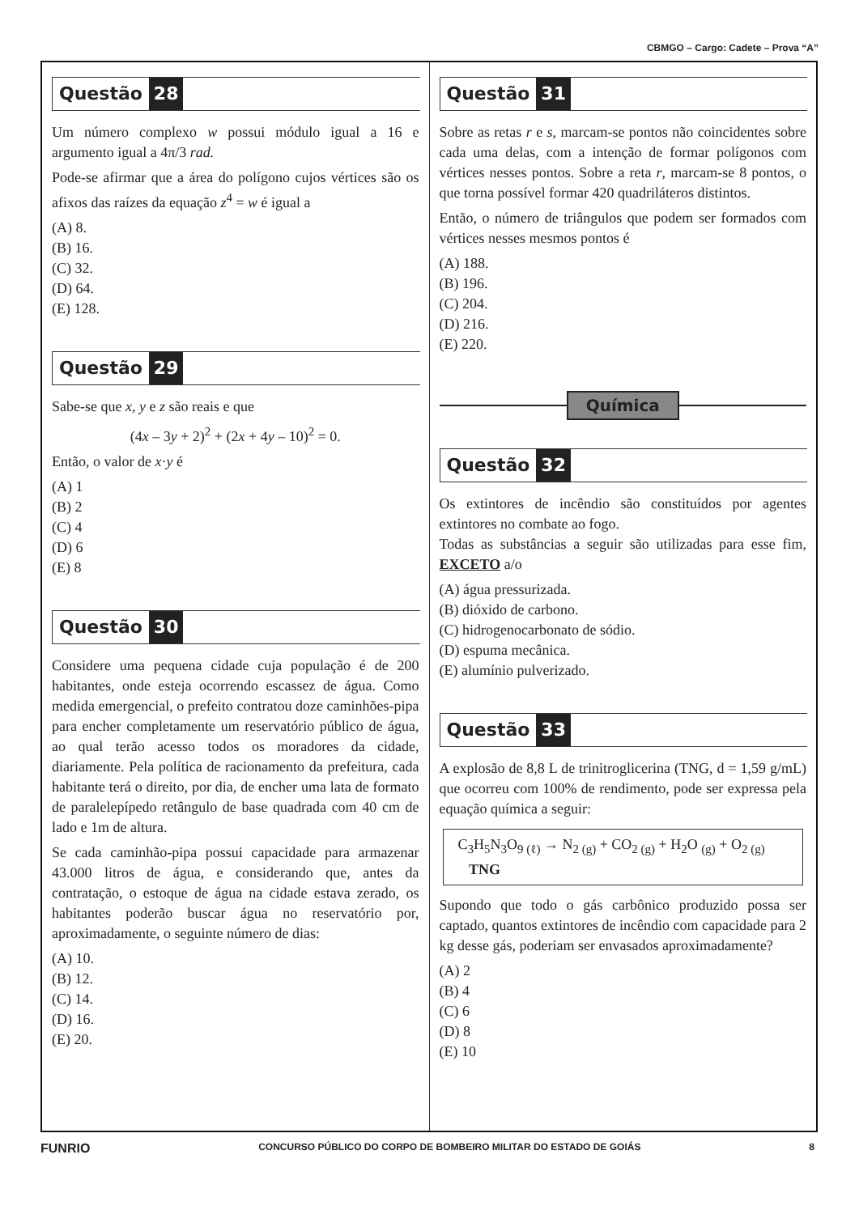CBMGO – Cargo: Cadete – Prova “A”
Questão 28
Um número complexo w possui módulo igual a 16 e argumento igual a 4π/3 rad.
Pode-se afirmar que a área do polígono cujos vértices são os afixos das raízes da equação z<sup>4</sup> = w é igual a
(A) 8.
(B) 16.
(C) 32.
(D) 64.
(E) 128.
Questão 29
Sabe-se que x, y e z são reais e que
(4x – 3y + 2)<sup>2</sup> + (2x + 4y – 10)<sup>2</sup> = 0.
Então, o valor de x·y é
(A) 1
(B) 2
(C) 4
(D) 6
(E) 8
Questão 30
Considere uma pequena cidade cuja população é de 200 habitantes, onde esteja ocorrendo escassez de água. Como medida emergencial, o prefeito contratou doze caminhões-pipa para encher completamente um reservatório público de água, ao qual terão acesso todos os moradores da cidade, diariamente. Pela política de racionamento da prefeitura, cada habitante terá o direito, por dia, de encher uma lata de formato de paralelepípedo retângulo de base quadrada com 40 cm de lado e 1m de altura.
Se cada caminhão-pipa possui capacidade para armazenar 43.000 litros de água, e considerando que, antes da contratação, o estoque de água na cidade estava zerado, os habitantes poderão buscar água no reservatório por, aproximadamente, o seguinte número de dias:
(A) 10.
(B) 12.
(C) 14.
(D) 16.
(E) 20.
Questão 31
Sobre as retas r e s, marcam-se pontos não coincidentes sobre cada uma delas, com a intenção de formar polígonos com vértices nesses pontos. Sobre a reta r, marcam-se 8 pontos, o que torna possível formar 420 quadriláteros distintos.
Então, o número de triângulos que podem ser formados com vértices nesses mesmos pontos é
(A) 188.
(B) 196.
(C) 204.
(D) 216.
(E) 220.
Química
Questão 32
Os extintores de incêndio são constituídos por agentes extintores no combate ao fogo.
Todas as substâncias a seguir são utilizadas para esse fim, EXCETO a/o
(A) água pressurizada.
(B) dióxido de carbono.
(C) hidrogenocarbonato de sódio.
(D) espuma mecânica.
(E) alumínio pulverizado.
Questão 33
A explosão de 8,8 L de trinitroglicerina (TNG, d = 1,59 g/mL) que ocorreu com 100% de rendimento, pode ser expressa pela equação química a seguir:
C<sub>3</sub>H<sub>5</sub>N<sub>3</sub>O<sub>9 (ℓ)</sub> → N<sub>2 (g)</sub> + CO<sub>2 (g)</sub> + H<sub>2</sub>O <sub>(g)</sub> + O<sub>2 (g)</sub>
TNG
Supondo que todo o gás carbônico produzido possa ser captado, quantos extintores de incêndio com capacidade para 2 kg desse gás, poderiam ser envasados aproximadamente?
(A) 2
(B) 4
(C) 6
(D) 8
(E) 10
FUNRIO CONCURSO PÚBLICO DO CORPO DE BOMBEIRO MILITAR DO ESTADO DE GOIÁS 8